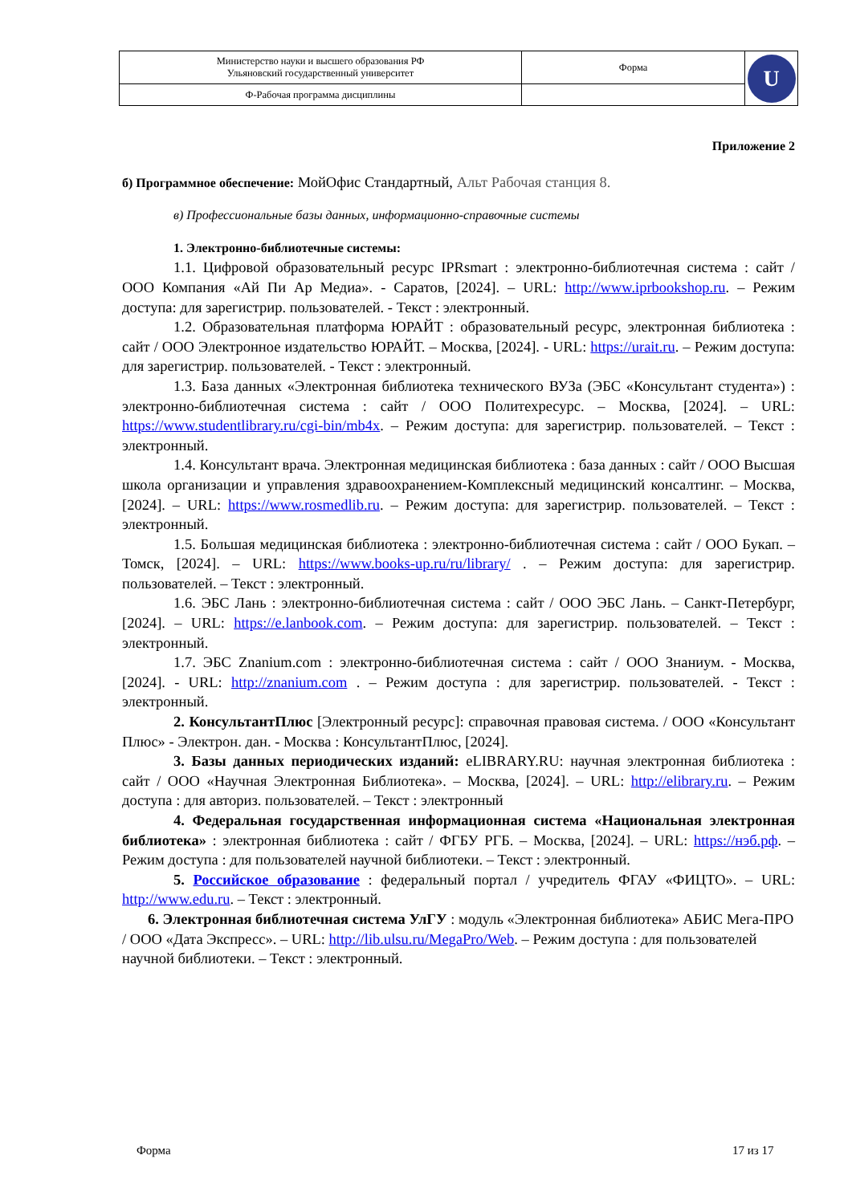| Министерство науки и высшего образования РФ Ульяновский государственный университет | Форма | U |
| Ф-Рабочая программа дисциплины | | |
Приложение 2
б) Программное обеспечение: МойОфис Стандартный, Альт Рабочая станция 8.
в) Профессиональные базы данных, информационно-справочные системы
1. Электронно-библиотечные системы:
1.1. Цифровой образовательный ресурс IPRsmart : электронно-библиотечная система : сайт / ООО Компания «Ай Пи Ар Медиа». - Саратов, [2024]. – URL: http://www.iprbookshop.ru. – Режим доступа: для зарегистрир. пользователей. - Текст : электронный.
1.2. Образовательная платформа ЮРАЙТ : образовательный ресурс, электронная библиотека : сайт / ООО Электронное издательство ЮРАЙТ. – Москва, [2024]. - URL: https://urait.ru. – Режим доступа: для зарегистрир. пользователей. - Текст : электронный.
1.3. База данных «Электронная библиотека технического ВУЗа (ЭБС «Консультант студента») : электронно-библиотечная система : сайт / ООО Политехресурс. – Москва, [2024]. – URL: https://www.studentlibrary.ru/cgi-bin/mb4x. – Режим доступа: для зарегистрир. пользователей. – Текст : электронный.
1.4. Консультант врача. Электронная медицинская библиотека : база данных : сайт / ООО Высшая школа организации и управления здравоохранением-Комплексный медицинский консалтинг. – Москва, [2024]. – URL: https://www.rosmedlib.ru. – Режим доступа: для зарегистрир. пользователей. – Текст : электронный.
1.5. Большая медицинская библиотека : электронно-библиотечная система : сайт / ООО Букап. – Томск, [2024]. – URL: https://www.books-up.ru/ru/library/ . – Режим доступа: для зарегистрир. пользователей. – Текст : электронный.
1.6. ЭБС Лань : электронно-библиотечная система : сайт / ООО ЭБС Лань. – Санкт-Петербург, [2024]. – URL: https://e.lanbook.com. – Режим доступа: для зарегистрир. пользователей. – Текст : электронный.
1.7. ЭБС Znanium.com : электронно-библиотечная система : сайт / ООО Знаниум. - Москва, [2024]. - URL: http://znanium.com . – Режим доступа : для зарегистрир. пользователей. - Текст : электронный.
2. КонсультантПлюс [Электронный ресурс]: справочная правовая система. / ООО «Консультант Плюс» - Электрон. дан. - Москва : КонсультантПлюс, [2024].
3. Базы данных периодических изданий: eLIBRARY.RU: научная электронная библиотека : сайт / ООО «Научная Электронная Библиотека». – Москва, [2024]. – URL: http://elibrary.ru. – Режим доступа : для авториз. пользователей. – Текст : электронный
4. Федеральная государственная информационная система «Национальная электронная библиотека» : электронная библиотека : сайт / ФГБУ РГБ. – Москва, [2024]. – URL: https://нэб.рф. – Режим доступа : для пользователей научной библиотеки. – Текст : электронный.
5. Российское образование : федеральный портал / учредитель ФГАУ «ФИЦТО». – URL: http://www.edu.ru. – Текст : электронный.
6. Электронная библиотечная система УлГУ : модуль «Электронная библиотека» АБИС Мега-ПРО / ООО «Дата Экспресс». – URL: http://lib.ulsu.ru/MegaPro/Web. – Режим доступа : для пользователей научной библиотеки. – Текст : электронный.
Форма 17 из 17